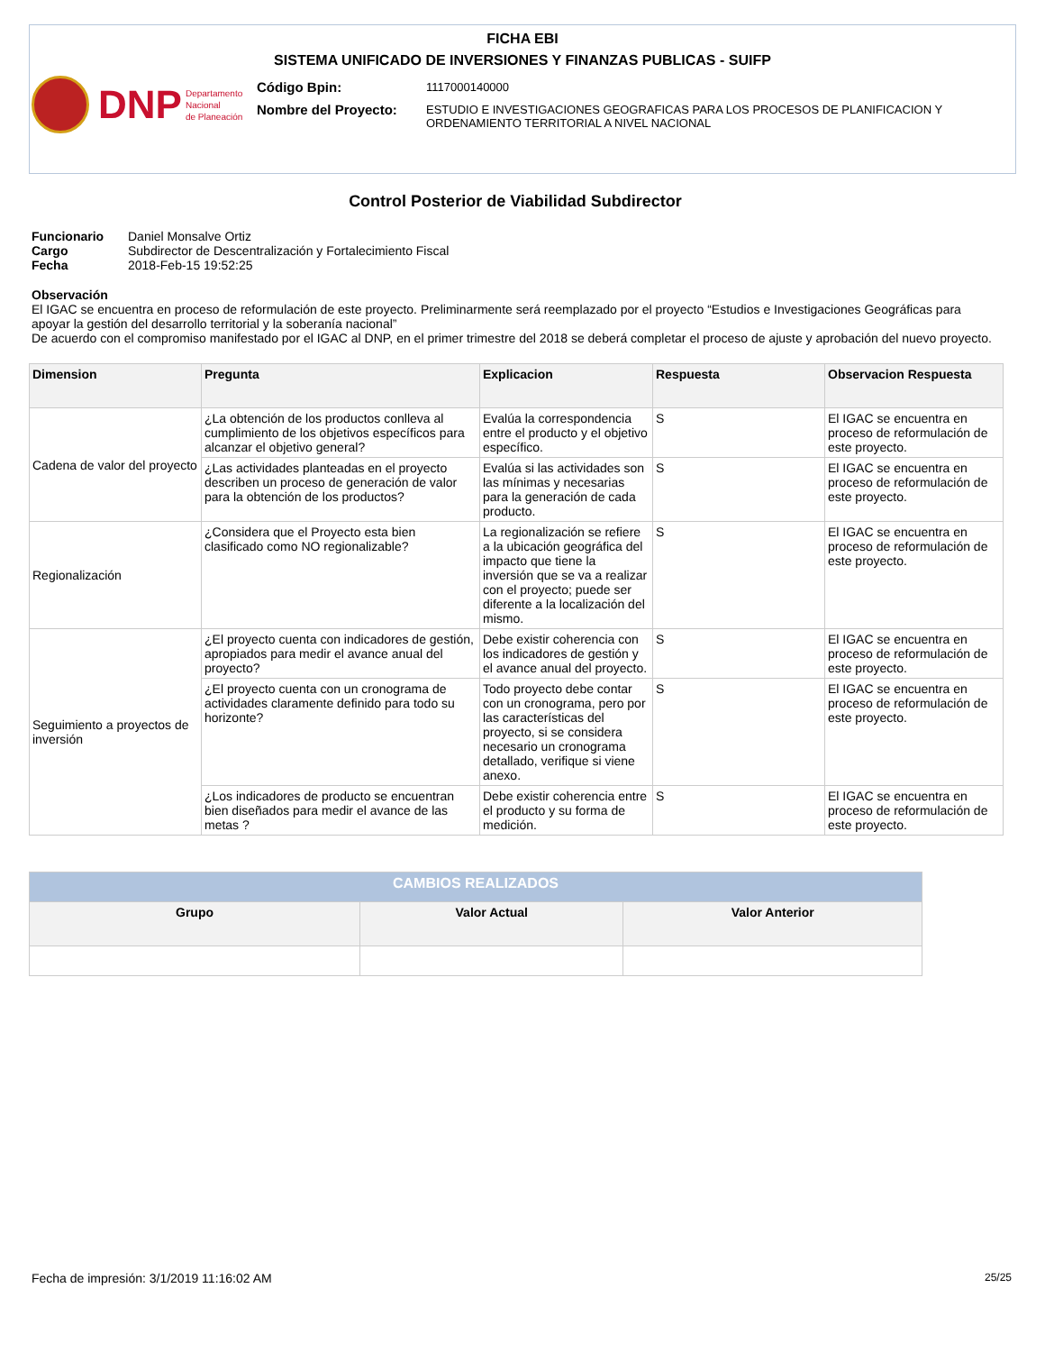FICHA EBI
SISTEMA UNIFICADO DE INVERSIONES Y FINANZAS PUBLICAS - SUIFP
DNP Departamento
Nacional
de Planeación
Código Bpin:
1117000140000
Nombre del Proyecto:
ESTUDIO E INVESTIGACIONES GEOGRAFICAS PARA LOS PROCESOS DE PLANIFICACION Y
ORDENAMIENTO TERRITORIAL A NIVEL NACIONAL
Control Posterior de Viabilidad Subdirector
Funcionario Daniel Monsalve Ortiz
Cargo Subdirector de Descentralización y Fortalecimiento Fiscal
Fecha 2018-Feb-15 19:52:25
Observación
El IGAC se encuentra en proceso de reformulación de este proyecto. Preliminarmente será reemplazado por el proyecto “Estudios e Investigaciones Geográficas para apoyar la gestión del desarrollo territorial y la soberanía nacional”
De acuerdo con el compromiso manifestado por el IGAC al DNP, en el primer trimestre del 2018 se deberá completar el proceso de ajuste y aprobación del nuevo proyecto.
| Dimension | Pregunta | Explicacion | Respuesta | Observacion Respuesta |
| --- | --- | --- | --- | --- |
| Cadena de valor del proyecto | ¿La obtención de los productos conlleva al cumplimiento de los objetivos específicos para alcanzar el objetivo general? | Evalúa la correspondencia entre el producto y el objetivo específico. | S | El IGAC se encuentra en proceso de reformulación de este proyecto. |
| | ¿Las actividades planteadas en el proyecto describen un proceso de generación de valor para la obtención de los productos? | Evalúa si las actividades son las mínimas y necesarias para la generación de cada producto. | S | El IGAC se encuentra en proceso de reformulación de este proyecto. |
| Regionalización | ¿Considera que el Proyecto esta bien clasificado como NO regionalizable? | La regionalización se refiere a la ubicación geográfica del impacto que tiene la inversión que se va a realizar con el proyecto; puede ser diferente a la localización del mismo. | S | El IGAC se encuentra en proceso de reformulación de este proyecto. |
| Seguimiento a proyectos de inversión | ¿El proyecto cuenta con indicadores de gestión, apropiados para medir el avance anual del proyecto? | Debe existir coherencia con los indicadores de gestión y el avance anual del proyecto. | S | El IGAC se encuentra en proceso de reformulación de este proyecto. |
| | ¿El proyecto cuenta con un cronograma de actividades claramente definido para todo su horizonte? | Todo proyecto debe contar con un cronograma, pero por las características del proyecto, si se considera necesario un cronograma detallado, verifique si viene anexo. | S | El IGAC se encuentra en proceso de reformulación de este proyecto. |
| | ¿Los indicadores de producto se encuentran bien diseñados para medir el avance de las metas ? | Debe existir coherencia entre el producto y su forma de medición. | S | El IGAC se encuentra en proceso de reformulación de este proyecto. |
| CAMBIOS REALIZADOS | | |
| --- | --- | --- |
| Grupo | Valor Actual | Valor Anterior |
Fecha de impresión: 3/1/2019 11:16:02 AM
25/25